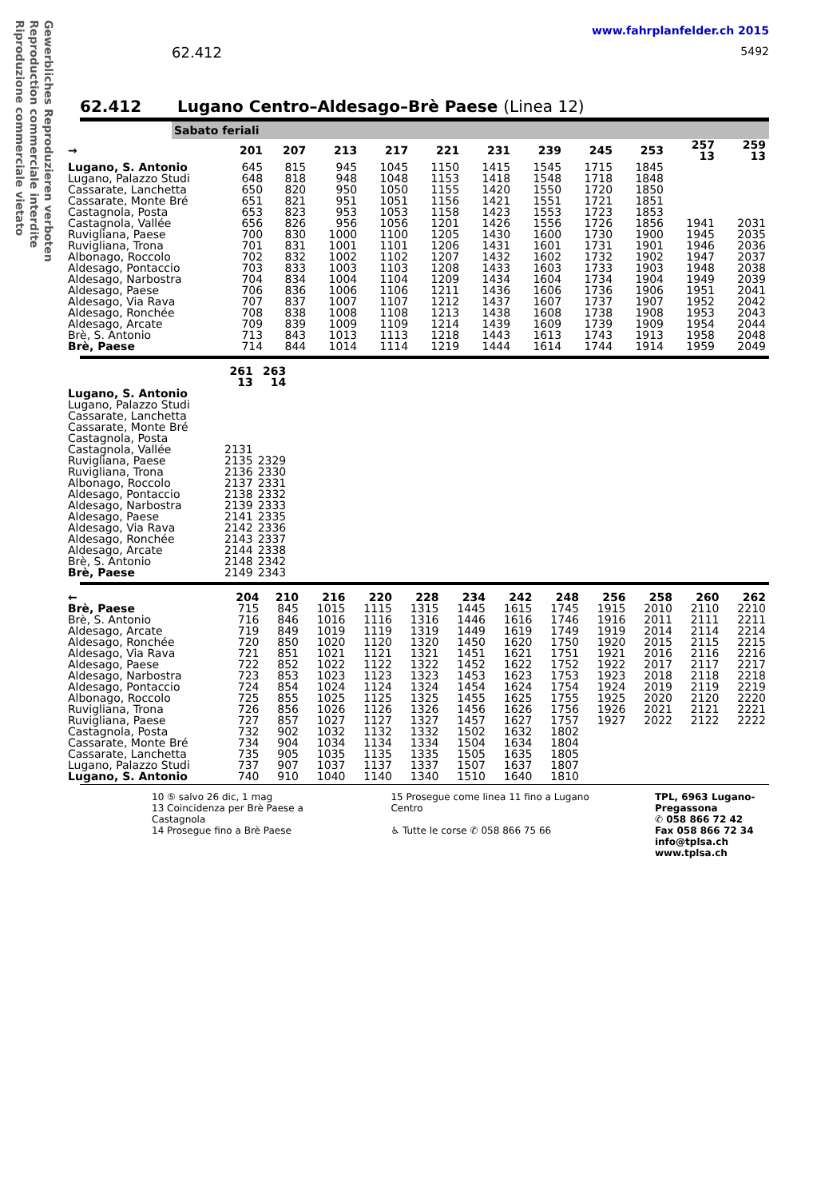Gewerbliches Reproduzieren verboten
Reproduction commerciale interdite
Riproduzione commerciale vietato
62.412
www.fahrplanfelder.ch 2015
5492
62.412 Lugano Centro–Aldesago–Brè Paese (Linea 12)
Sabato feriali
| → | 201 | 207 | 213 | 217 | 221 | 231 | 239 | 245 | 253 | 257 13 | 259 13 |
| --- | --- | --- | --- | --- | --- | --- | --- | --- | --- | --- | --- |
| Lugano, S. Antonio Lugano, Palazzo Studi Cassarate, Lanchetta | 645 648 650 | 815 818 820 | 945 948 950 | 1045 1048 1050 | 1150 1153 1155 | 1415 1418 1420 | 1545 1548 1550 | 1715 1718 1720 | 1845 1848 1850 | | |
| Cassarate, Monte Bré Castagnola, Posta Castagnola, Vallée Ruvigliana, Paese | 651 653 656 700 | 821 823 826 830 | 951 953 956 1000 | 1051 1053 1056 1100 | 1156 1158 1201 1205 | 1421 1423 1426 1430 | 1551 1553 1556 1600 | 1721 1723 1726 1730 | 1851 1853 1856 1900 | 1941 1945 | 2031 2035 |
| Ruvigliana, Trona Albonago, Roccolo Aldesago, Pontaccio | 701 702 703 | 831 832 833 | 1001 1002 1003 | 1101 1102 1103 | 1206 1207 1208 | 1431 1432 1433 | 1601 1602 1603 | 1731 1732 1733 | 1901 1902 1903 | 1946 1947 1948 | 2036 2037 2038 |
| Aldesago, Narbostra Aldesago, Paese Aldesago, Via Rava | 704 706 707 | 834 836 837 | 1004 1006 1007 | 1104 1106 1107 | 1209 1211 1212 | 1434 1436 1437 | 1604 1606 1607 | 1734 1736 1737 | 1904 1906 1907 | 1949 1951 1952 | 2039 2041 2042 |
| Aldesago, Ronchée Aldesago, Arcate Brè, S. Antonio Brè, Paese | 708 709 713 714 | 838 839 843 844 | 1008 1009 1013 1014 | 1108 1109 1113 1114 | 1213 1214 1218 1219 | 1438 1439 1443 1444 | 1608 1609 1613 1614 | 1738 1739 1743 1744 | 1908 1909 1913 1914 | 1953 1954 1958 1959 | 2043 2044 2048 2049 |
| | 261 13 | 263 14 |
| --- | --- | --- |
| Lugano, S. Antonio Lugano, Palazzo Studi Cassarate, Lanchetta | | |
| Cassarate, Monte Bré Castagnola, Posta Castagnola, Vallée Ruvigliana, Paese | 2131 2135 | 2329 |
| Ruvigliana, Trona Albonago, Roccolo Aldesago, Pontaccio | 2136 2137 2138 | 2330 2331 2332 |
| Aldesago, Narbostra Aldesago, Paese Aldesago, Via Rava | 2139 2141 2142 | 2333 2335 2336 |
| Aldesago, Ronchée Aldesago, Arcate Brè, S. Antonio Brè, Paese | 2143 2144 2148 2149 | 2337 2338 2342 2343 |
| ← | 204 | 210 | 216 | 220 | 228 | 234 | 242 | 248 | 256 | 258 | 260 | 262 |
| --- | --- | --- | --- | --- | --- | --- | --- | --- | --- | --- | --- | --- |
| Brè, Paese Brè, S. Antonio Aldesago, Arcate Aldesago, Ronchée Aldesago, Via Rava | 715 716 719 720 721 | 845 846 849 850 851 | 1015 1016 1019 1020 1021 | 1115 1116 1119 1120 1121 | 1315 1316 1319 1320 1321 | 1445 1446 1449 1450 1451 | 1615 1616 1619 1620 1621 | 1745 1746 1749 1750 1751 | 1915 1916 1919 1920 1921 | 2010 2011 2014 2015 2016 | 2110 2111 2114 2115 2116 | 2210 2211 2214 2215 2216 |
| Aldesago, Paese Aldesago, Narbostra Aldesago, Pontaccio | 722 723 724 | 852 853 854 | 1022 1023 1024 | 1122 1123 1124 | 1322 1323 1324 | 1452 1453 1454 | 1622 1623 1624 | 1752 1753 1754 | 1922 1923 1924 | 2017 2018 2019 | 2117 2118 2119 | 2217 2218 2219 |
| Albonago, Roccolo Ruvigliana, Trona Ruvigliana, Paese | 725 726 727 | 855 856 857 | 1025 1026 1027 | 1125 1126 1127 | 1325 1326 1327 | 1455 1456 1457 | 1625 1626 1627 | 1755 1756 1757 | 1925 1926 1927 | 2020 2021 2022 | 2120 2121 2122 | 2220 2221 2222 |
| Castagnola, Posta Cassarate, Monte Bré Cassarate, Lanchetta | 732 734 735 | 902 904 905 | 1032 1034 1035 | 1132 1134 1135 | 1332 1334 1335 | 1502 1504 1505 | 1632 1634 1635 | 1802 1804 1805 | | | | |
| Lugano, Palazzo Studi Lugano, S. Antonio | 737 740 | 907 910 | 1037 1040 | 1137 1140 | 1337 1340 | 1507 1510 | 1637 1640 | 1807 1810 | | | | |
10 ⑤ salvo 26 dic, 1 mag
13 Coincidenza per Brè Paese a Castagnola
14 Prosegue fino a Brè Paese
15 Prosegue come linea 11 fino a Lugano Centro
♿ Tutte le corse ✆ 058 866 75 66
TPL, 6963 Lugano-Pregassona
✆ 058 866 72 42
Fax 058 866 72 34
info@tplsa.ch
www.tplsa.ch